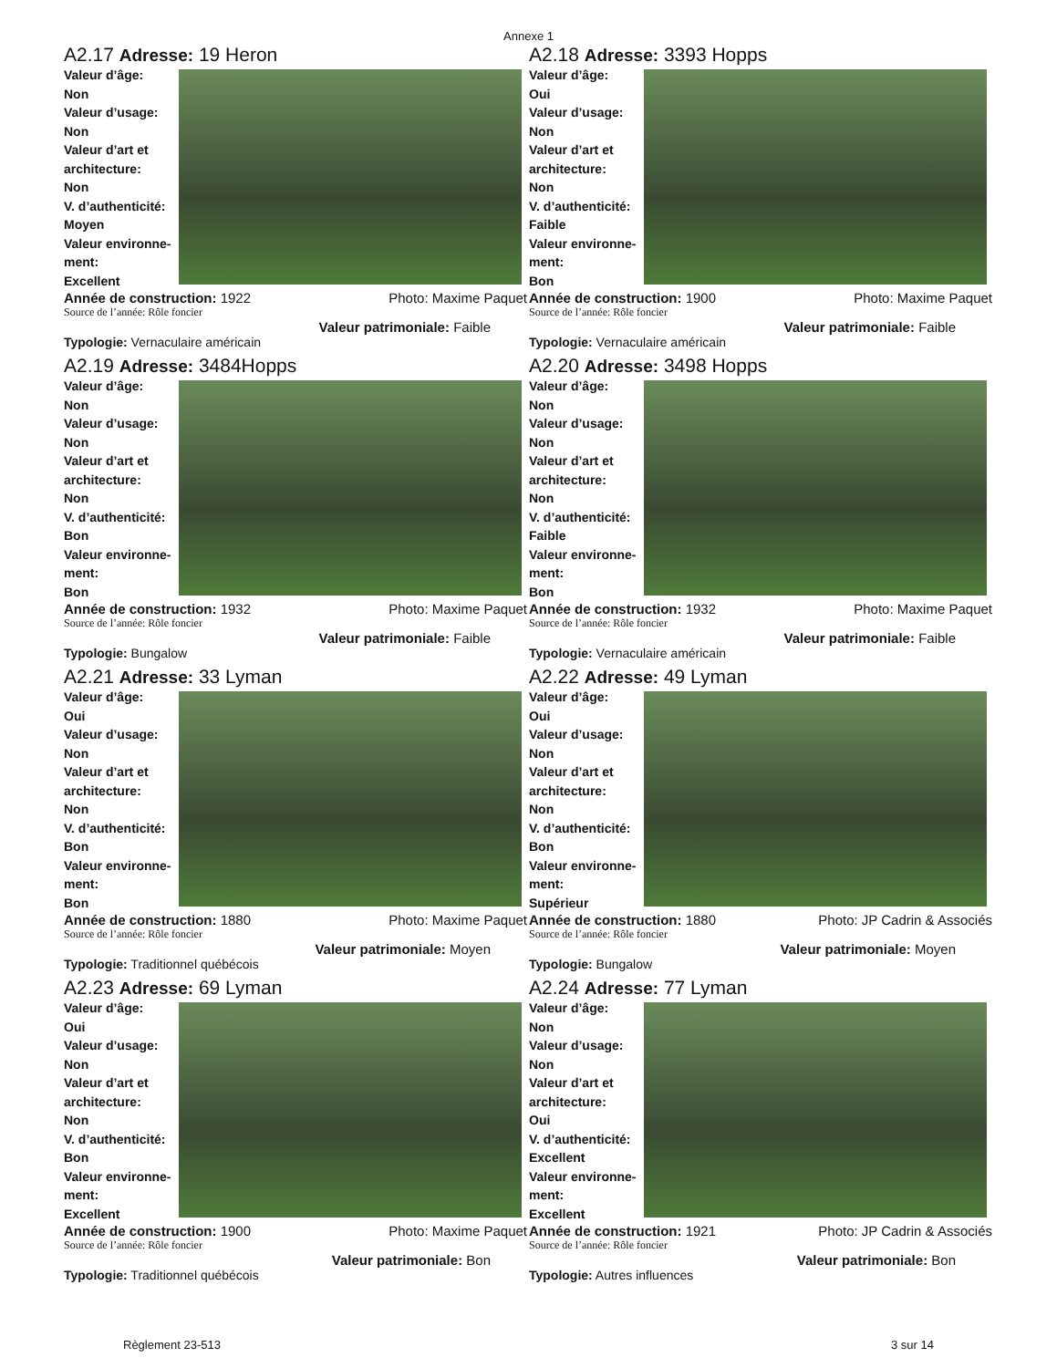Annexe 1
A2.17 Adresse: 19 Heron
Valeur d’âge:
Non
Valeur d’usage:
Non
Valeur d’art et architecture:
Non
V. d’authenticité:
Moyen
Valeur environne-ment:
Excellent
Année de construction: 1922 Photo: Maxime Paquet
Source de l’année: Rôle foncier
Valeur patrimoniale: Faible
Typologie: Vernaculaire américain
A2.18 Adresse: 3393 Hopps
Valeur d’âge:
Oui
Valeur d’usage:
Non
Valeur d’art et architecture:
Non
V. d’authenticité:
Faible
Valeur environne-ment:
Bon
Année de construction: 1900 Photo: Maxime Paquet
Source de l’année: Rôle foncier
Valeur patrimoniale: Faible
Typologie: Vernaculaire américain
A2.19 Adresse: 3484Hopps
Valeur d’âge:
Non
Valeur d’usage:
Non
Valeur d’art et architecture:
Non
V. d’authenticité:
Bon
Valeur environne-ment:
Bon
Année de construction: 1932 Photo: Maxime Paquet
Source de l’année: Rôle foncier
Valeur patrimoniale: Faible
Typologie: Bungalow
A2.20 Adresse: 3498 Hopps
Valeur d’âge:
Non
Valeur d’usage:
Non
Valeur d’art et architecture:
Non
V. d’authenticité:
Faible
Valeur environne-ment:
Bon
Année de construction: 1932 Photo: Maxime Paquet
Source de l’année: Rôle foncier
Valeur patrimoniale: Faible
Typologie: Vernaculaire américain
A2.21 Adresse: 33 Lyman
Valeur d’âge:
Oui
Valeur d’usage:
Non
Valeur d’art et architecture:
Non
V. d’authenticité:
Bon
Valeur environne-ment:
Bon
Année de construction: 1880 Photo: Maxime Paquet
Source de l’année: Rôle foncier
Valeur patrimoniale: Moyen
Typologie: Traditionnel québécois
A2.22 Adresse: 49 Lyman
Valeur d’âge:
Oui
Valeur d’usage:
Non
Valeur d’art et architecture:
Non
V. d’authenticité:
Bon
Valeur environne-ment:
Supérieur
Année de construction: 1880 Photo: JP Cadrin & Associés
Source de l’année: Rôle foncier
Valeur patrimoniale: Moyen
Typologie: Bungalow
A2.23 Adresse: 69 Lyman
Valeur d’âge:
Oui
Valeur d’usage:
Non
Valeur d’art et architecture:
Non
V. d’authenticité:
Bon
Valeur environne-ment:
Excellent
Année de construction: 1900 Photo: Maxime Paquet
Source de l’année: Rôle foncier
Valeur patrimoniale: Bon
Typologie: Traditionnel québécois
A2.24 Adresse: 77 Lyman
Valeur d’âge:
Non
Valeur d’usage:
Non
Valeur d’art et architecture:
Oui
V. d’authenticité:
Excellent
Valeur environne-ment:
Excellent
Année de construction: 1921 Photo: JP Cadrin & Associés
Source de l’année: Rôle foncier
Valeur patrimoniale: Bon
Typologie: Autres influences
Règlement 23-513 3 sur 14